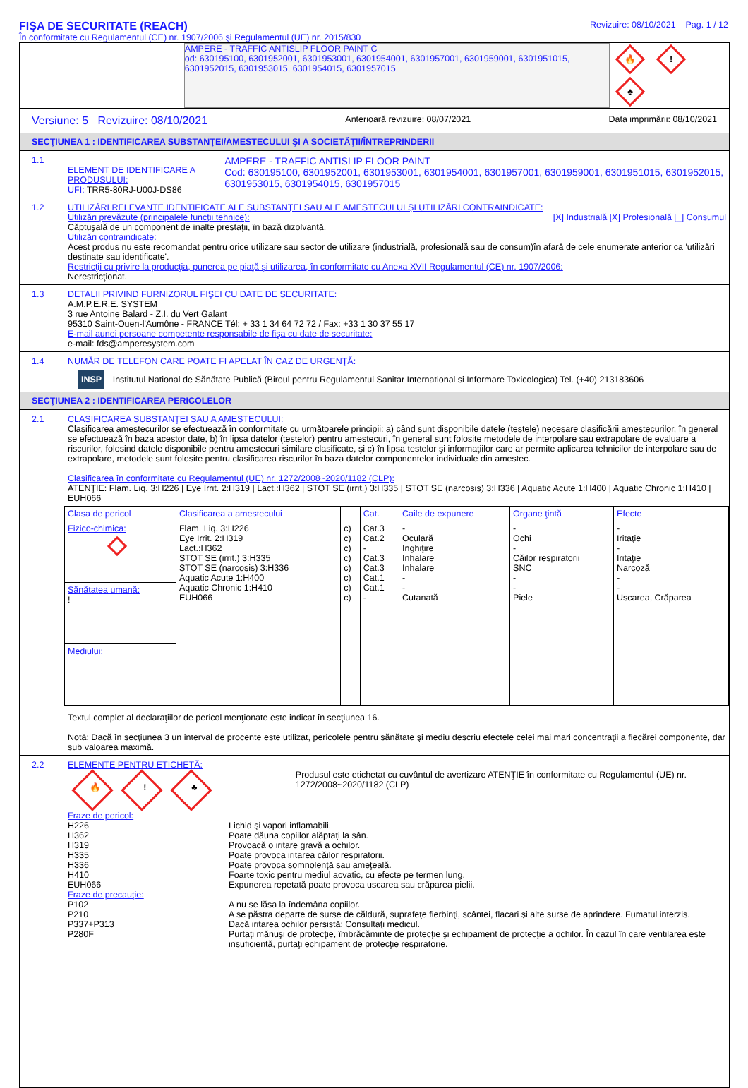FIŞA DE SECURITATE (REACH)
În conformitate cu Regulamentul (CE) nr. 1907/2006 şi Regulamentul (UE) nr. 2015/830
Revizuire: 08/10/2021 Pag. 1 / 12
AMPERE - TRAFFIC ANTISLIP FLOOR PAINT C
od: 630195100, 6301952001, 6301953001, 6301954001, 6301957001, 6301959001, 6301951015, 6301952015, 6301953015, 6301954015, 6301957015
🔥! ♣
Versiune: 5 Revizuire: 08/10/2021 Anterioară revizuire: 08/07/2021 Data imprimării: 08/10/2021
SECŢIUNEA 1 : IDENTIFICAREA SUBSTANŢEI/AMESTECULUI ŞI A SOCIETĂŢII/ÎNTREPRINDERII
1.1
ELEMENT DE IDENTIFICARE A PRODUSULUI:
UFI: TRR5-80RJ-U00J-DS86
AMPERE - TRAFFIC ANTISLIP FLOOR PAINT
Cod: 630195100, 6301952001, 6301953001, 6301954001, 6301957001, 6301959001, 6301951015, 6301952015, 6301953015, 6301954015, 6301957015
1.2 UTILIZĂRI RELEVANTE IDENTIFICATE ALE SUBSTANŢEI SAU ALE AMESTECULUI ŞI UTILIZĂRI CONTRAINDICATE:
Utilizări prevăzute (principalele funcţii tehnice): [X] Industrială [X] Profesională [_] Consumul
Căptuşală de un component de înalte prestaţii, în bază dizolvantă.
Utilizări contraindicate:
Acest produs nu este recomandat pentru orice utilizare sau sector de utilizare (industrială, profesională sau de consum)în afară de cele enumerate anterior ca 'utilizări destinate sau identificate'.
Restricţii cu privire la producţia, punerea pe piaţă şi utilizarea, în conformitate cu Anexa XVII Regulamentul (CE) nr. 1907/2006:
Nerestricţionat.
1.3 DETALII PRIVIND FURNIZORUL FIŞEI CU DATE DE SECURITATE:
A.M.P.E.R.E. SYSTEM
3 rue Antoine Balard - Z.I. du Vert Galant
95310 Saint-Ouen-l'Aumône - FRANCE Tél: + 33 1 34 64 72 72 / Fax: +33 1 30 37 55 17
E-mail aunei persoane competente responsabile de fişa cu date de securitate:
e-mail: fds@amperesystem.com
1.4 NUMĂR DE TELEFON CARE POATE FI APELAT ÎN CAZ DE URGENŢĂ:
INSP Institutul National de Sănătate Publică (Biroul pentru Regulamentul Sanitar International si Informare Toxicologica) Tel. (+40) 213183606
SECŢIUNEA 2 : IDENTIFICAREA PERICOLELOR
2.1 CLASIFICAREA SUBSTANŢEI SAU A AMESTECULUI:
Clasificarea amestecurilor se efectuează în conformitate cu următoarele principii: a) când sunt disponibile datele (testele) necesare clasificării amestecurilor, în general se efectuează în baza acestor date, b) în lipsa datelor (testelor) pentru amestecuri, în general sunt folosite metodele de interpolare sau extrapolare de evaluare a riscurilor, folosind datele disponibile pentru amestecuri similare clasificate, şi c) în lipsa testelor şi informaţiilor care ar permite aplicarea tehnicilor de interpolare sau de extrapolare, metodele sunt folosite pentru clasificarea riscurilor în baza datelor componentelor individuale din amestec.
Clasificarea în conformitate cu Regulamentul (UE) nr. 1272/2008~2020/1182 (CLP):
ATENŢIE: Flam. Liq. 3:H226 | Eye Irrit. 2:H319 | Lact.:H362 | STOT SE (irrit.) 3:H335 | STOT SE (narcosis) 3:H336 | Aquatic Acute 1:H400 | Aquatic Chronic 1:H410 | EUH066
| Clasa de pericol | Clasificarea a amestecului | | Cat. | Caile de expunere | Organe ţintă | Efecte |
| --- | --- | --- | --- | --- | --- | --- |
| Fizico-chimica: | Flam. Liq. 3:H226 Eye Irrit. 2:H319 Lact.:H362 STOT SE (irrit.) 3:H335 STOT SE (narcosis) 3:H336 Aquatic Acute 1:H400 Aquatic Chronic 1:H410 EUH066 | c) c) c) c) c) c) c) c) | Cat.3 Cat.2 - Cat.3 Cat.3 Cat.1 Cat.1 - | - Oculară Inghiţire Inhalare Inhalare - - Cutanată | - Ochi - Căilor respiratorii SNC - - Piele | - Iritaţie - Iritaţie Narcoză - - Uscarea, Crăparea |
| Sănătatea umană: ! | | | | | | |
| Mediului: | | | | | | |
Textul complet al declaraţiilor de pericol menţionate este indicat în secţiunea 16.
Notă: Dacă în secţiunea 3 un interval de procente este utilizat, pericolele pentru sănătate şi mediu descriu efectele celei mai mari concentraţii a fiecărei componente, dar sub valoarea maximă.
2.2 ELEMENTE PENTRU ETICHETĂ:
🔥! ♣
Produsul este etichetat cu cuvântul de avertizare ATENŢIE în conformitate cu Regulamentul (UE) nr. 1272/2008~2020/1182 (CLP)
Fraze de pericol: H226 Lichid şi vapori inflamabili. H362 Poate dăuna copiilor alăptaţi la sân. H319 Provoacă o iritare gravă a ochilor. H335 Poate provoca iritarea căilor respiratorii. H336 Poate provoca somnolenţă sau ameţeală. H410 Foarte toxic pentru mediul acvatic, cu efecte pe termen lung. EUH066 Expunerea repetată poate provoca uscarea sau crăparea pielii. Fraze de precauţie: P102 A nu se lăsa la îndemâna copiilor. P210 A se păstra departe de surse de căldură, suprafeţe fierbinţi, scântei, flacari şi alte surse de aprindere. Fumatul interzis. P337+P313 Dacă iritarea ochilor persistă: Consultaţi medicul. P280F Purtaţi mănuşi de protecţie, îmbrăcăminte de protecţie şi echipament de protecţie a ochilor. În cazul în care ventilarea este insuficientă, purtaţi echipament de protecţie respiratorie.